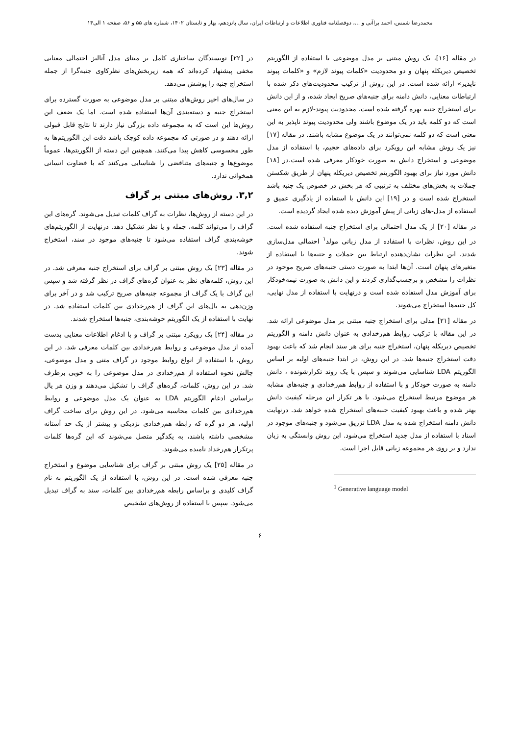محمدرضا شمس، احمد براآنی و ...، دوفصلنامه فناوری اطلاعات و ارتباطات ایران، سال پانزدهم، بهار و تابستان ۱۴۰۲، شماره های ۵۵ و ۵۶، صفحه ۱ الی۱۴
در مقاله [۱۶]، یک روش مبتنی بر مدل موضوعی با استفاده از الگوریتم تخصیص دیریکله پنهان و دو محدودیت «کلمات پیوند لازم» و «کلمات پیوند ناپذیر» ارائه شده است. در این روش از ترکیب محدودیت‌های ذکر شده با ارتباطات معنایی، دانش دامنه برای جنبه‌های صریح ایجاد شده، و از این دانش برای استخراج جنبه بهره گرفته شده است. محدودیت پیوند-لازم به این معنی است که دو کلمه باید در یک موضوع باشند ولی محدودیت پیوند ناپذیر به این معنی است که دو کلمه نمی‌توانند در یک موضوع مشابه باشند. در مقاله [۱۷] نیز یک روش مشابه این رویکرد برای داده‌های حجیم، با استفاده از مدل موضوعی و استخراج دانش به صورت خودکار معرفی شده است.در [۱۸] دانش مورد نیاز برای بهبود الگوریتم تخصیص دیریکله پنهان از طریق شکستن جملات به بخش‌های مختلف به ترتیبی که هر بخش در خصوص یک جنبه باشد استخراج شده است و در [۱۹] این دانش با استفاده از یادگیری عمیق و استفاده از مدل-های زبانی از پیش آموزش دیده شده ایجاد گردیده است.
در مقاله [۲۰] از یک مدل احتمالی برای استخراج جنبه استفاده شده است. در این روش، نظرات با استفاده از مدل زبانی مولد<sup>۱</sup> احتمالی مدل‌سازی شدند. این نظرات نشان‌دهنده ارتباط بین جملات و جنبه‌ها با استفاده از متغیرهای پنهان است. آن‌ها ابتدا به صورت دستی جنبه‌های صریح موجود در نظرات را مشخص و برچسب‌گذاری کردند و این دانش به صورت نیمه‌خودکار برای آموزش مدل استفاده شده است و درنهایت با استفاده از مدل نهایی، کل جنبه‌ها استخراج می‌شوند.
در مقاله [۲۱] مدلی برای استخراج جنبه مبتنی بر مدل موضوعی ارائه شد. در این مقاله با ترکیب روابط هم‌رخدادی به عنوان دانش دامنه و الگوریتم تخصیص دیریکله پنهان، استخراج جنبه برای هر سند انجام شد که باعث بهبود دقت استخراج جنبه‌ها شد. در این روش، در ابتدا جنبه‌های اولیه بر اساس الگوریتم LDA شناسایی می‌شوند و سپس با یک روند تکرارشونده ، دانش دامنه به صورت خودکار و با استفاده از روابط هم‌رخدادی و جنبه‌های مشابه هر موضوع مرتبط استخراج می‌شود. با هر تکرار این مرحله کیفیت دانش بهتر شده و باعث بهبود کیفیت جنبه‌های استخراج شده خواهد شد. درنهایت دانش دامنه استخراج شده به مدل LDA تزریق می‌شود و جنبه‌های موجود در اسناد با استفاده از مدل جدید استخراج می‌شود. این روش وابستگی به زبان ندارد و بر روی هر مجموعه زبانی قابل اجرا است.
<sup>1</sup> Generative language model
در [۲۲] نویسندگان ساختاری کامل بر مبنای مدل آنالیز احتمالی معنایی مخفی پیشنهاد کرده‌اند که همه زیربخش‌های نظرکاوی جنبه‌گرا از جمله استخراج جنبه را پوشش می‌دهد.
در سال‌های اخیر روش‌های مبتنی بر مدل موضوعی به صورت گسترده برای استخراج جنبه و دسته‌بندی آن‌ها استفاده شده است. اما یک ضعف این روش‌ها این است که به مجموعه داده بزرگی نیاز دارند تا نتایج قابل قبولی ارائه دهند و در صورتی که مجموعه داده کوچک باشد دقت این الگوریتم‌ها به طور محسوسی کاهش پیدا می‌کنند. همچنین این دسته از الگوریتم‌ها، عموماً موضوع‌ها و جنبه‌های متناقضی را شناسایی می‌کنند که با قضاوت انسانی همخوانی ندارد.
۳,۲. روش‌های مبتنی بر گراف
در این دسته از روش‌ها، نظرات به گراف کلمات تبدیل می‌شوند. گره‌های این گراف را می‌تواند کلمه، جمله و یا نظر تشکیل دهد. درنهایت از الگوریتم‌های خوشه‌بندی گراف استفاده می‌شود تا جنبه‌های موجود در سند، استخراج شوند.
در مقاله [۲۳] یک روش مبتنی بر گراف برای استخراج جنبه معرفی شد. در این روش، کلمه‌های نظر به عنوان گره‌های گراف در نظر گرفته شد و سپس این گراف با یک گراف از مجموعه جنبه‌های صریح ترکیب شد و در آخر برای وزن‌دهی به یال‌های این گراف از هم‌رخدادی بین کلمات استفاده شد. در نهایت با استفاده از یک الگوریتم خوشه‌بندی، جنبه‌ها استخراج شدند.
در مقاله [۲۴] یک رویکرد مبتنی بر گراف و با ادغام اطلاعات معنایی بدست آمده از مدل موضوعی و روابط هم‌رخدادی بین کلمات معرفی شد. در این روش، با استفاده از انواع روابط موجود در گراف متنی و مدل موضوعی، چالش نحوه استفاده از هم‌رخدادی در مدل موضوعی را به خوبی برطرف شد. در این روش، کلمات، گره‌های گراف را تشکیل می‌دهند و وزن هر یال براساس ادغام الگوریتم LDA به عنوان یک مدل موضوعی و روابط هم‌رخدادی بین کلمات محاسبه می‌شود. در این روش برای ساخت گراف اولیه، هر دو گره که رابطه هم‌رخدادی نزدیکی و بیشتر از یک حد آستانه مشخصی داشته باشند، به یکدگیر متصل می‌شوند که این گره‌ها کلمات پرتکرار هم‌رخداد نامیده می‌شوند.
در مقاله [۲۵] یک روش مبتنی بر گراف برای شناسایی موضوع و استخراج جنبه معرفی شده است. در این روش، با استفاده از یک الگوریتم به نام گراف کلیدی و براساس رابطه هم‌رخدادی بین کلمات، سند به گراف تبدیل می‌شود. سپس با استفاده از روش‌های تشخیص
۶